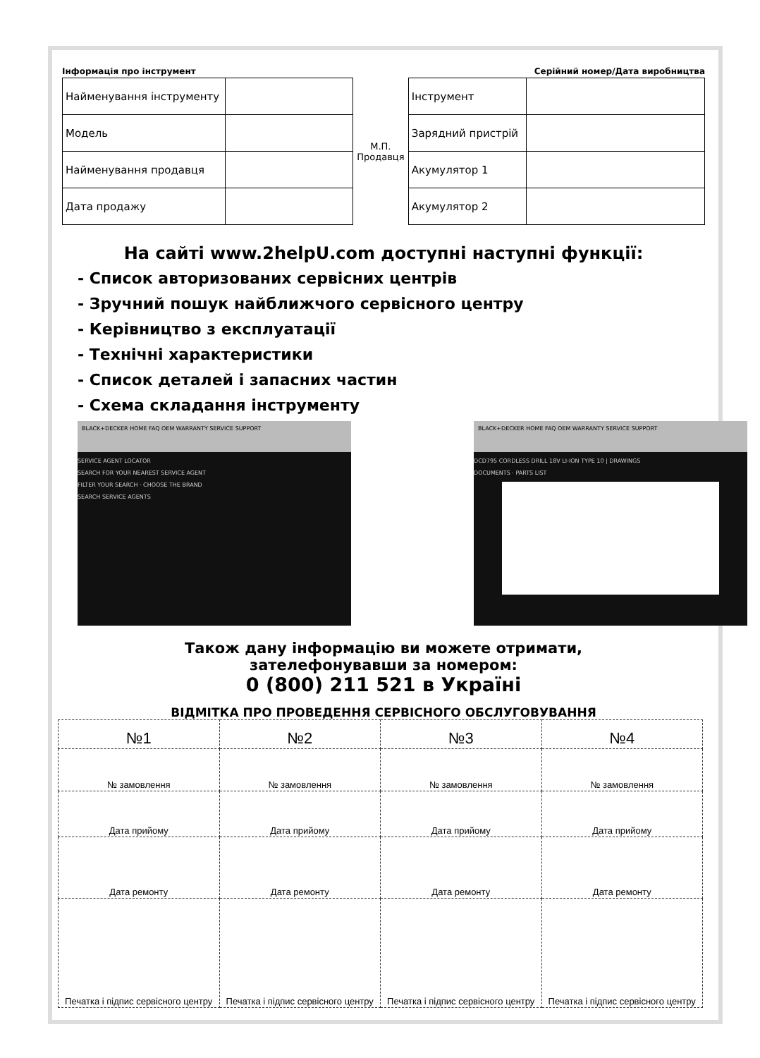Інформація про інструмент Серійний номер/Дата виробництва
| Найменування інструменту | |
| Модель | |
| Найменування продавця | |
| Дата продажу | |
М.П.
Продавця
| Інструмент | |
| Зарядний пристрій | |
| Акумулятор 1 | |
| Акумулятор 2 | |
На сайті www.2helpU.com доступні наступні функції:
- Список авторизованих сервісних центрів
- Зручний пошук найближчого сервісного центру
- Керівництво з експлуатації
- Технічні характеристики
- Список деталей і запасних частин
- Схема складання інструменту
BLACK+DECKER HOME FAQ OEM WARRANTY SERVICE SUPPORT
SERVICE AGENT LOCATOR
SEARCH FOR YOUR NEAREST SERVICE AGENT
FILTER YOUR SEARCH · CHOOSE THE BRAND
SEARCH SERVICE AGENTS
BLACK+DECKER HOME FAQ OEM WARRANTY SERVICE SUPPORT
DCD795 CORDLESS DRILL 18V LI-ION TYPE 10 | DRAWINGS
DOCUMENTS · PARTS LIST
Також дану інформацію ви можете отримати,
зателефонувавши за номером:
0 (800) 211 521 в Україні
ВІДМІТКА ПРО ПРОВЕДЕННЯ СЕРВІСНОГО ОБСЛУГОВУВАННЯ
| №1 | №2 | №3 | №4 |
| --- | --- | --- | --- |
| № замовлення | № замовлення | № замовлення | № замовлення |
| Дата прийому | Дата прийому | Дата прийому | Дата прийому |
| Дата ремонту | Дата ремонту | Дата ремонту | Дата ремонту |
| Печатка і підпис сервісного центру | Печатка і підпис сервісного центру | Печатка і підпис сервісного центру | Печатка і підпис сервісного центру |